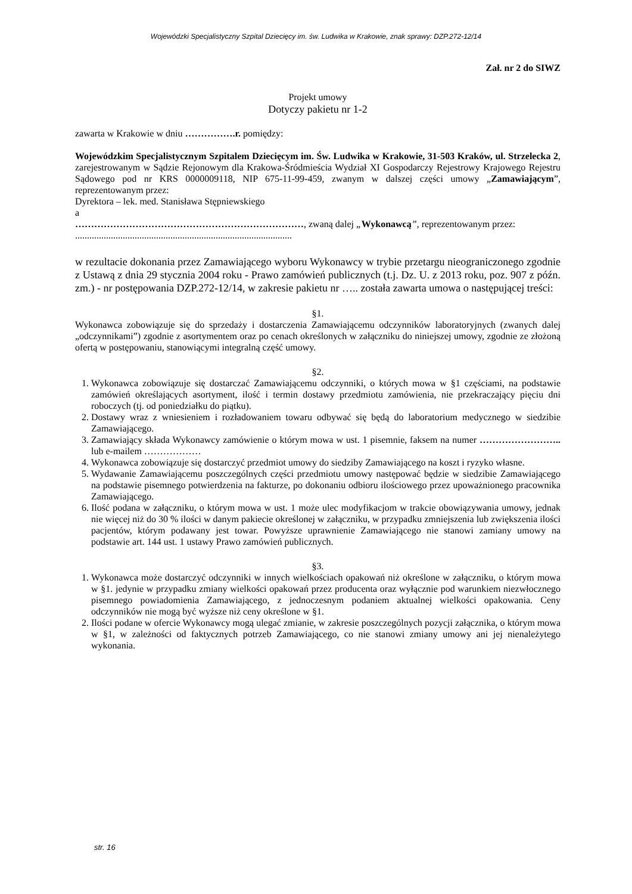Wojewódzki Specjalistyczny Szpital Dziecięcy im. św. Ludwika w Krakowie, znak sprawy: DZP.272-12/14
Zał. nr 2 do SIWZ
Projekt umowy
Dotyczy pakietu nr 1-2
zawarta w Krakowie w dniu …………….r. pomiędzy:
Wojewódzkim Specjalistycznym Szpitalem Dziecięcym im. Św. Ludwika w Krakowie, 31-503 Kraków, ul. Strzelecka 2, zarejestrowanym w Sądzie Rejonowym dla Krakowa-Śródmieścia Wydział XI Gospodarczy Rejestrowy Krajowego Rejestru Sądowego pod nr KRS 0000009118, NIP 675-11-99-459, zwanym w dalszej części umowy „Zamawiającym”, reprezentowanym przez:
Dyrektora – lek. med. Stanisława Stępniewskiego
a
………………………………………………………………, zwaną dalej „Wykonawcą”, reprezentowanym przez:
...........................................................................................
w rezultacie dokonania przez Zamawiającego wyboru Wykonawcy w trybie przetargu nieograniczonego zgodnie z Ustawą z dnia 29 stycznia 2004 roku - Prawo zamówień publicznych (t.j. Dz. U. z 2013 roku, poz. 907 z późn. zm.) - nr postępowania DZP.272-12/14, w zakresie pakietu nr ….. została zawarta umowa o następującej treści:
§1.
Wykonawca zobowiązuje się do sprzedaży i dostarczenia Zamawiającemu odczynników laboratoryjnych (zwanych dalej „odczynnikami”) zgodnie z asortymentem oraz po cenach określonych w załączniku do niniejszej umowy, zgodnie ze złożoną ofertą w postępowaniu, stanowiącymi integralną część umowy.
§2.
1. Wykonawca zobowiązuje się dostarczać Zamawiającemu odczynniki, o których mowa w §1 częściami, na podstawie zamówień określających asortyment, ilość i termin dostawy przedmiotu zamówienia, nie przekraczający pięciu dni roboczych (tj. od poniedziałku do piątku).
2. Dostawy wraz z wniesieniem i rozładowaniem towaru odbywać się będą do laboratorium medycznego w siedzibie Zamawiającego.
3. Zamawiający składa Wykonawcy zamówienie o którym mowa w ust. 1 pisemnie, faksem na numer …………………….. lub e-mailem ………………
4. Wykonawca zobowiązuje się dostarczyć przedmiot umowy do siedziby Zamawiającego na koszt i ryzyko własne.
5. Wydawanie Zamawiającemu poszczególnych części przedmiotu umowy następować będzie w siedzibie Zamawiającego na podstawie pisemnego potwierdzenia na fakturze, po dokonaniu odbioru ilościowego przez upoważnionego pracownika Zamawiającego.
6. Ilość podana w załączniku, o którym mowa w ust. 1 może ulec modyfikacjom w trakcie obowiązywania umowy, jednak nie więcej niż do 30 % ilości w danym pakiecie określonej w załączniku, w przypadku zmniejszenia lub zwiększenia ilości pacjentów, którym podawany jest towar. Powyższe uprawnienie Zamawiającego nie stanowi zamiany umowy na podstawie art. 144 ust. 1 ustawy Prawo zamówień publicznych.
§3.
1. Wykonawca może dostarczyć odczynniki w innych wielkościach opakowań niż określone w załączniku, o którym mowa w §1. jedynie w przypadku zmiany wielkości opakowań przez producenta oraz wyłącznie pod warunkiem niezwłocznego pisemnego powiadomienia Zamawiającego, z jednoczesnym podaniem aktualnej wielkości opakowania. Ceny odczynników nie mogą być wyższe niż ceny określone w §1.
2. Ilości podane w ofercie Wykonawcy mogą ulegać zmianie, w zakresie poszczególnych pozycji załącznika, o którym mowa w §1, w zależności od faktycznych potrzeb Zamawiającego, co nie stanowi zmiany umowy ani jej nienależytego wykonania.
str. 16